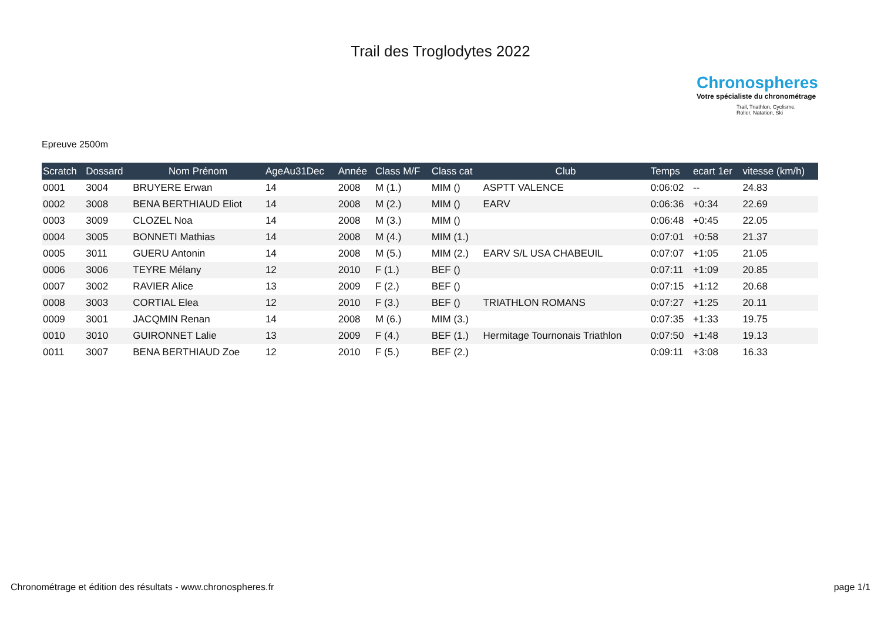Trail des Troglodytes 2022
Chronospheres
Votre spécialiste du chronométrage
Trail, Triathlon, Cyclisme,
Roller, Natation, Ski
Epreuve 2500m
| Scratch | Dossard | Nom Prénom | AgeAu31Dec | Année | Class M/F | Class cat | Club | Temps | ecart 1er | vitesse (km/h) |
| --- | --- | --- | --- | --- | --- | --- | --- | --- | --- | --- |
| 0001 | 3004 | BRUYERE Erwan | 14 | 2008 | M (1.) | MIM () | ASPTT VALENCE | 0:06:02 | -- | 24.83 |
| 0002 | 3008 | BENA BERTHIAUD Eliot | 14 | 2008 | M (2.) | MIM () | EARV | 0:06:36 | +0:34 | 22.69 |
| 0003 | 3009 | CLOZEL Noa | 14 | 2008 | M (3.) | MIM () | | 0:06:48 | +0:45 | 22.05 |
| 0004 | 3005 | BONNETI Mathias | 14 | 2008 | M (4.) | MIM (1.) | | 0:07:01 | +0:58 | 21.37 |
| 0005 | 3011 | GUERU Antonin | 14 | 2008 | M (5.) | MIM (2.) | EARV S/L USA CHABEUIL | 0:07:07 | +1:05 | 21.05 |
| 0006 | 3006 | TEYRE Mélany | 12 | 2010 | F (1.) | BEF () | | 0:07:11 | +1:09 | 20.85 |
| 0007 | 3002 | RAVIER Alice | 13 | 2009 | F (2.) | BEF () | | 0:07:15 | +1:12 | 20.68 |
| 0008 | 3003 | CORTIAL Elea | 12 | 2010 | F (3.) | BEF () | TRIATHLON ROMANS | 0:07:27 | +1:25 | 20.11 |
| 0009 | 3001 | JACQMIN Renan | 14 | 2008 | M (6.) | MIM (3.) | | 0:07:35 | +1:33 | 19.75 |
| 0010 | 3010 | GUIRONNET Lalie | 13 | 2009 | F (4.) | BEF (1.) | Hermitage Tournonais Triathlon | 0:07:50 | +1:48 | 19.13 |
| 0011 | 3007 | BENA BERTHIAUD Zoe | 12 | 2010 | F (5.) | BEF (2.) | | 0:09:11 | +3:08 | 16.33 |
Chronométrage et édition des résultats - www.chronospheres.fr page 1/1